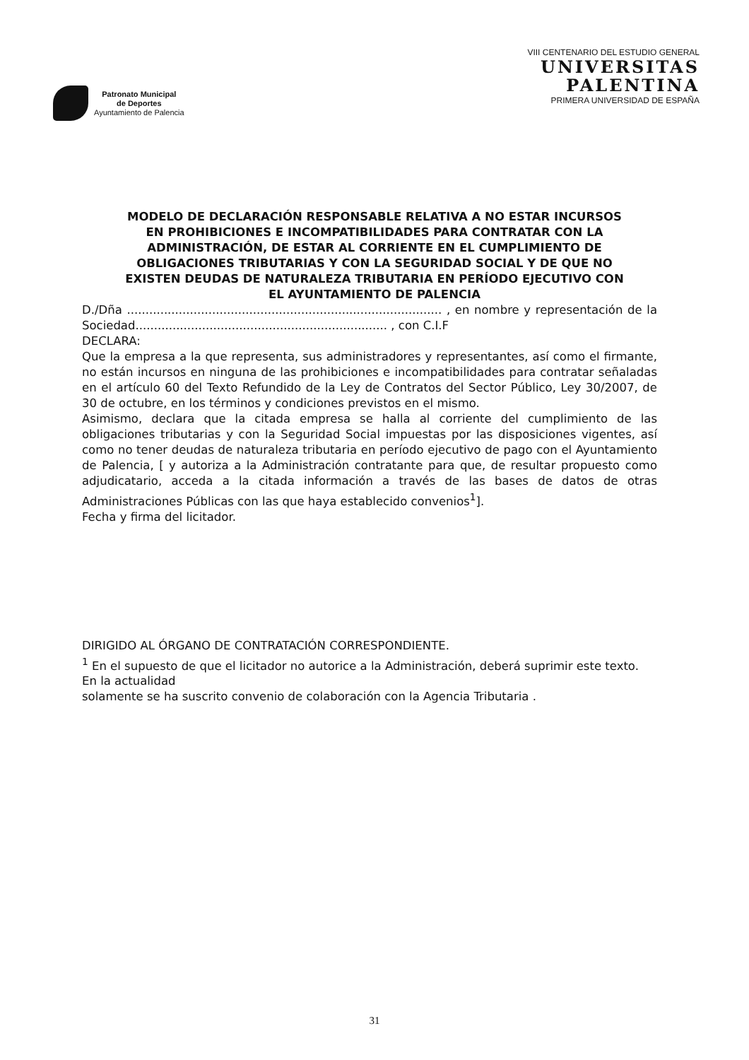Patronato Municipal
de Deportes
Ayuntamiento de Palencia
VIII CENTENARIO DEL ESTUDIO GENERAL
UNIVERSITAS
PALENTINA
PRIMERA UNIVERSIDAD DE ESPAÑA
MODELO DE DECLARACIÓN RESPONSABLE RELATIVA A NO ESTAR INCURSOS EN PROHIBICIONES E INCOMPATIBILIDADES PARA CONTRATAR CON LA ADMINISTRACIÓN, DE ESTAR AL CORRIENTE EN EL CUMPLIMIENTO DE OBLIGACIONES TRIBUTARIAS Y CON LA SEGURIDAD SOCIAL Y DE QUE NO EXISTEN DEUDAS DE NATURALEZA TRIBUTARIA EN PERÍODO EJECUTIVO CON EL AYUNTAMIENTO DE PALENCIA
D./Dña ..................................................................................... , en nombre y representación de la Sociedad.................................................................... , con C.I.F
DECLARA:
Que la empresa a la que representa, sus administradores y representantes, así como el firmante, no están incursos en ninguna de las prohibiciones e incompatibilidades para contratar señaladas en el artículo 60 del Texto Refundido de la Ley de Contratos del Sector Público, Ley 30/2007, de 30 de octubre, en los términos y condiciones previstos en el mismo.
Asimismo, declara que la citada empresa se halla al corriente del cumplimiento de las obligaciones tributarias y con la Seguridad Social impuestas por las disposiciones vigentes, así como no tener deudas de naturaleza tributaria en período ejecutivo de pago con el Ayuntamiento de Palencia, [ y autoriza a la Administración contratante para que, de resultar propuesto como adjudicatario, acceda a la citada información a través de las bases de datos de otras Administraciones Públicas con las que haya establecido convenios<sup>1</sup>].
Fecha y firma del licitador.
DIRIGIDO AL ÓRGANO DE CONTRATACIÓN CORRESPONDIENTE.
<sup>1</sup> En el supuesto de que el licitador no autorice a la Administración, deberá suprimir este texto. En la actualidad
solamente se ha suscrito convenio de colaboración con la Agencia Tributaria .
31